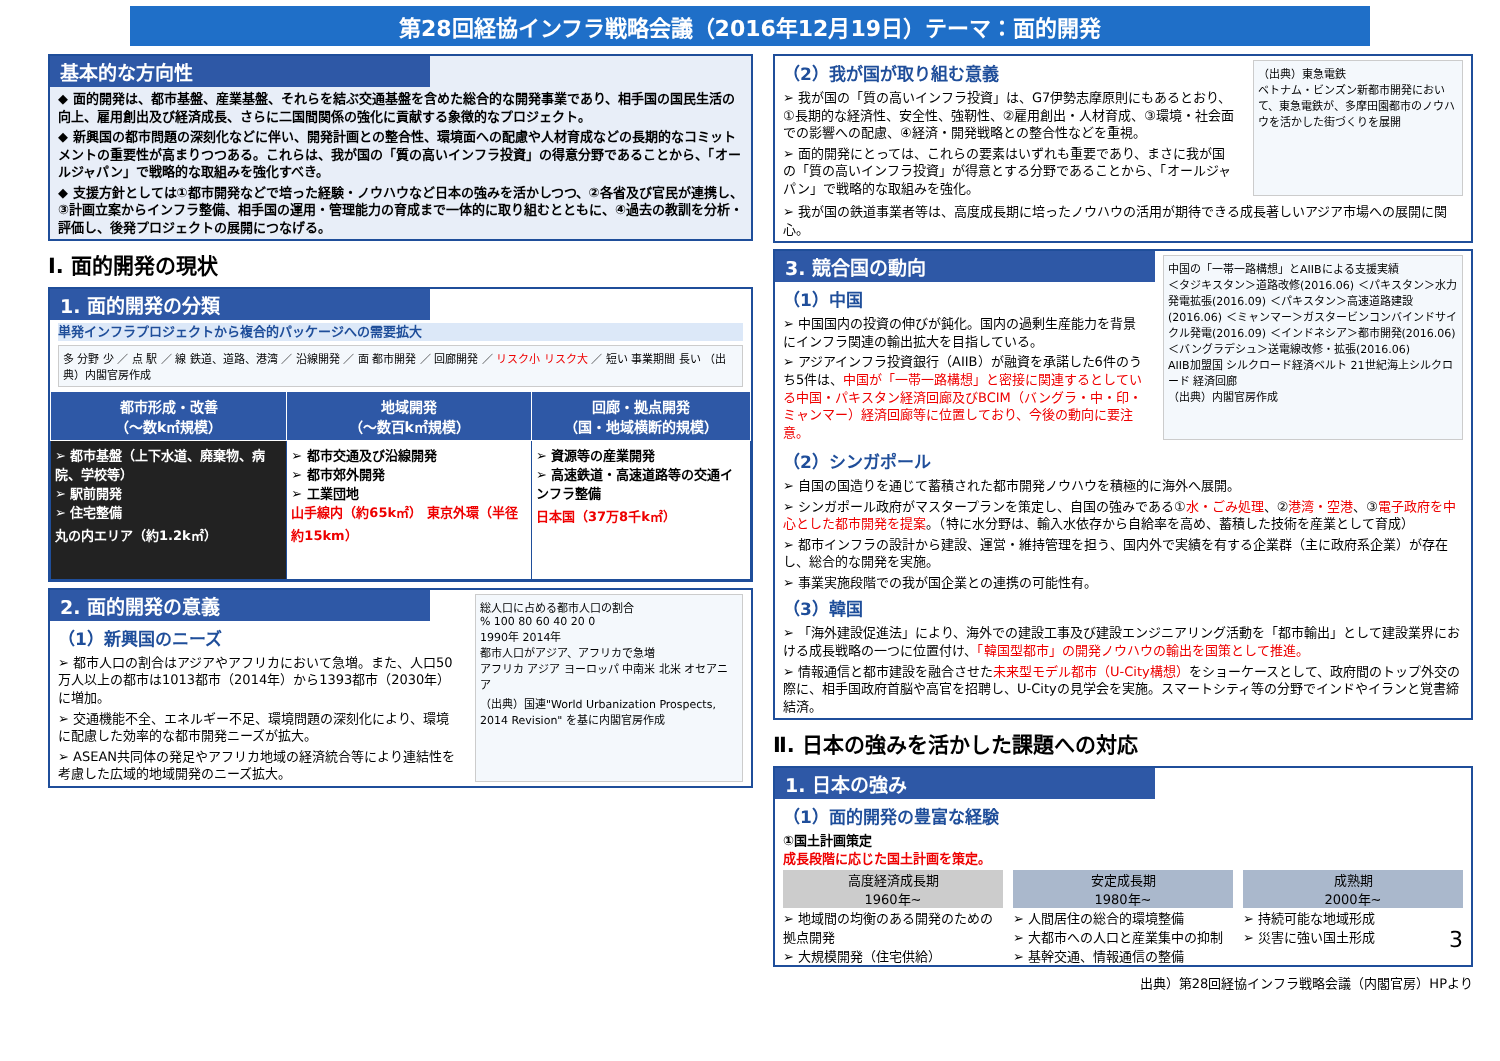第28回経協インフラ戦略会議（2016年12月19日）テーマ：面的開発
基本的な方向性
◆ 面的開発は、都市基盤、産業基盤、それらを結ぶ交通基盤を含めた総合的な開発事業であり、相手国の国民生活の向上、雇用創出及び経済成長、さらに二国間関係の強化に貢献する象徴的なプロジェクト。
◆ 新興国の都市問題の深刻化などに伴い、開発計画との整合性、環境面への配慮や人材育成などの長期的なコミットメントの重要性が高まりつつある。これらは、我が国の「質の高いインフラ投資」の得意分野であることから、「オールジャパン」で戦略的な取組みを強化すべき。
◆ 支援方針としては①都市開発などで培った経験・ノウハウなど日本の強みを活かしつつ、②各省及び官民が連携し、③計画立案からインフラ整備、相手国の運用・管理能力の育成まで一体的に取り組むとともに、④過去の教訓を分析・評価し、後発プロジェクトの展開につなげる。
Ⅰ. 面的開発の現状
1. 面的開発の分類
単発インフラプロジェクトから複合的パッケージへの需要拡大
多 分野 少 ／ 点 駅 ／ 線 鉄道、道路、港湾 ／ 沿線開発 ／ 面 都市開発 ／ 回廊開発 ／ リスク小 リスク大 ／ 短い 事業期間 長い （出典）内閣官房作成
| 都市形成・改善 （～数k㎡規模） | 地域開発 （～数百k㎡規模） | 回廊・拠点開発 （国・地域横断的規模） |
| --- | --- | --- |
| ➢ 都市基盤（上下水道、廃棄物、病院、学校等） ➢ 駅前開発 ➢ 住宅整備 丸の内エリア（約1.2k㎡） | ➢ 都市交通及び沿線開発 ➢ 都市郊外開発 ➢ 工業団地 山手線内（約65k㎡） 東京外環（半径約15km） | ➢ 資源等の産業開発 ➢ 高速鉄道・高速道路等の交通インフラ整備 日本国（37万8千k㎡） |
2. 面的開発の意義
（1）新興国のニーズ
➢ 都市人口の割合はアジアやアフリカにおいて急増。また、人口50万人以上の都市は1013都市（2014年）から1393都市（2030年）に増加。
➢ 交通機能不全、エネルギー不足、環境問題の深刻化により、環境に配慮した効率的な都市開発ニーズが拡大。
➢ ASEAN共同体の発足やアフリカ地域の経済統合等により連結性を考慮した広域的地域開発のニーズ拡大。
総人口に占める都市人口の割合
% 100 80 60 40 20 0
1990年 2014年
都市人口がアジア、アフリカで急増
アフリカ アジア ヨーロッパ 中南米 北米 オセアニア
（出典）国連"World Urbanization Prospects, 2014 Revision" を基に内閣官房作成
（2）我が国が取り組む意義
➢ 我が国の「質の高いインフラ投資」は、G7伊勢志摩原則にもあるとおり、①長期的な経済性、安全性、強靭性、②雇用創出・人材育成、③環境・社会面での影響への配慮、④経済・開発戦略との整合性などを重視。
➢ 面的開発にとっては、これらの要素はいずれも重要であり、まさに我が国の「質の高いインフラ投資」が得意とする分野であることから、「オールジャパン」で戦略的な取組みを強化。
（出典）東急電鉄
ベトナム・ビンズン新都市開発において、東急電鉄が、多摩田園都市のノウハウを活かした街づくりを展開
➢ 我が国の鉄道事業者等は、高度成長期に培ったノウハウの活用が期待できる成長著しいアジア市場への展開に関心。
3. 競合国の動向
（1）中国
➢ 中国国内の投資の伸びが鈍化。国内の過剰生産能力を背景にインフラ関連の輸出拡大を目指している。
➢ アジアインフラ投資銀行（AIIB）が融資を承諾した6件のうち5件は、中国が「一帯一路構想」と密接に関連するとしている中国・パキスタン経済回廊及びBCIM（バングラ・中・印・ミャンマー）経済回廊等に位置しており、今後の動向に要注意。
中国の「一帯一路構想」とAIIBによる支援実績
＜タジキスタン＞道路改修(2016.06) ＜パキスタン＞水力発電拡張(2016.09) ＜パキスタン＞高速道路建設(2016.06) ＜ミャンマー＞ガスタービンコンバインドサイクル発電(2016.09) ＜インドネシア＞都市開発(2016.06) ＜バングラデシュ＞送電線改修・拡張(2016.06)
AIIB加盟国 シルクロード経済ベルト 21世紀海上シルクロード 経済回廊
（出典）内閣官房作成
（2）シンガポール
➢ 自国の国造りを通じて蓄積された都市開発ノウハウを積極的に海外へ展開。
➢ シンガポール政府がマスタープランを策定し、自国の強みである①水・ごみ処理、②港湾・空港、③電子政府を中心とした都市開発を提案。（特に水分野は、輸入水依存から自給率を高め、蓄積した技術を産業として育成）
➢ 都市インフラの設計から建設、運営・維持管理を担う、国内外で実績を有する企業群（主に政府系企業）が存在し、総合的な開発を実施。
➢ 事業実施段階での我が国企業との連携の可能性有。
（3）韓国
➢ 「海外建設促進法」により、海外での建設工事及び建設エンジニアリング活動を「都市輸出」として建設業界における成長戦略の一つに位置付け、「韓国型都市」の開発ノウハウの輸出を国策として推進。
➢ 情報通信と都市建設を融合させた未来型モデル都市（U-City構想）をショーケースとして、政府間のトップ外交の際に、相手国政府首脳や高官を招聘し、U-Cityの見学会を実施。スマートシティ等の分野でインドやイランと覚書締結済。
Ⅱ. 日本の強みを活かした課題への対応
1. 日本の強み
（1）面的開発の豊富な経験
①国土計画策定
成長段階に応じた国土計画を策定。
高度経済成長期
1960年~
➢ 地域間の均衡のある開発のための拠点開発
➢ 大規模開発（住宅供給）
安定成長期
1980年~
➢ 人間居住の総合的環境整備
➢ 大都市への人口と産業集中の抑制
➢ 基幹交通、情報通信の整備
成熟期
2000年~
➢ 持続可能な地域形成
➢ 災害に強い国土形成 3
出典）第28回経協インフラ戦略会議（内閣官房）HPより